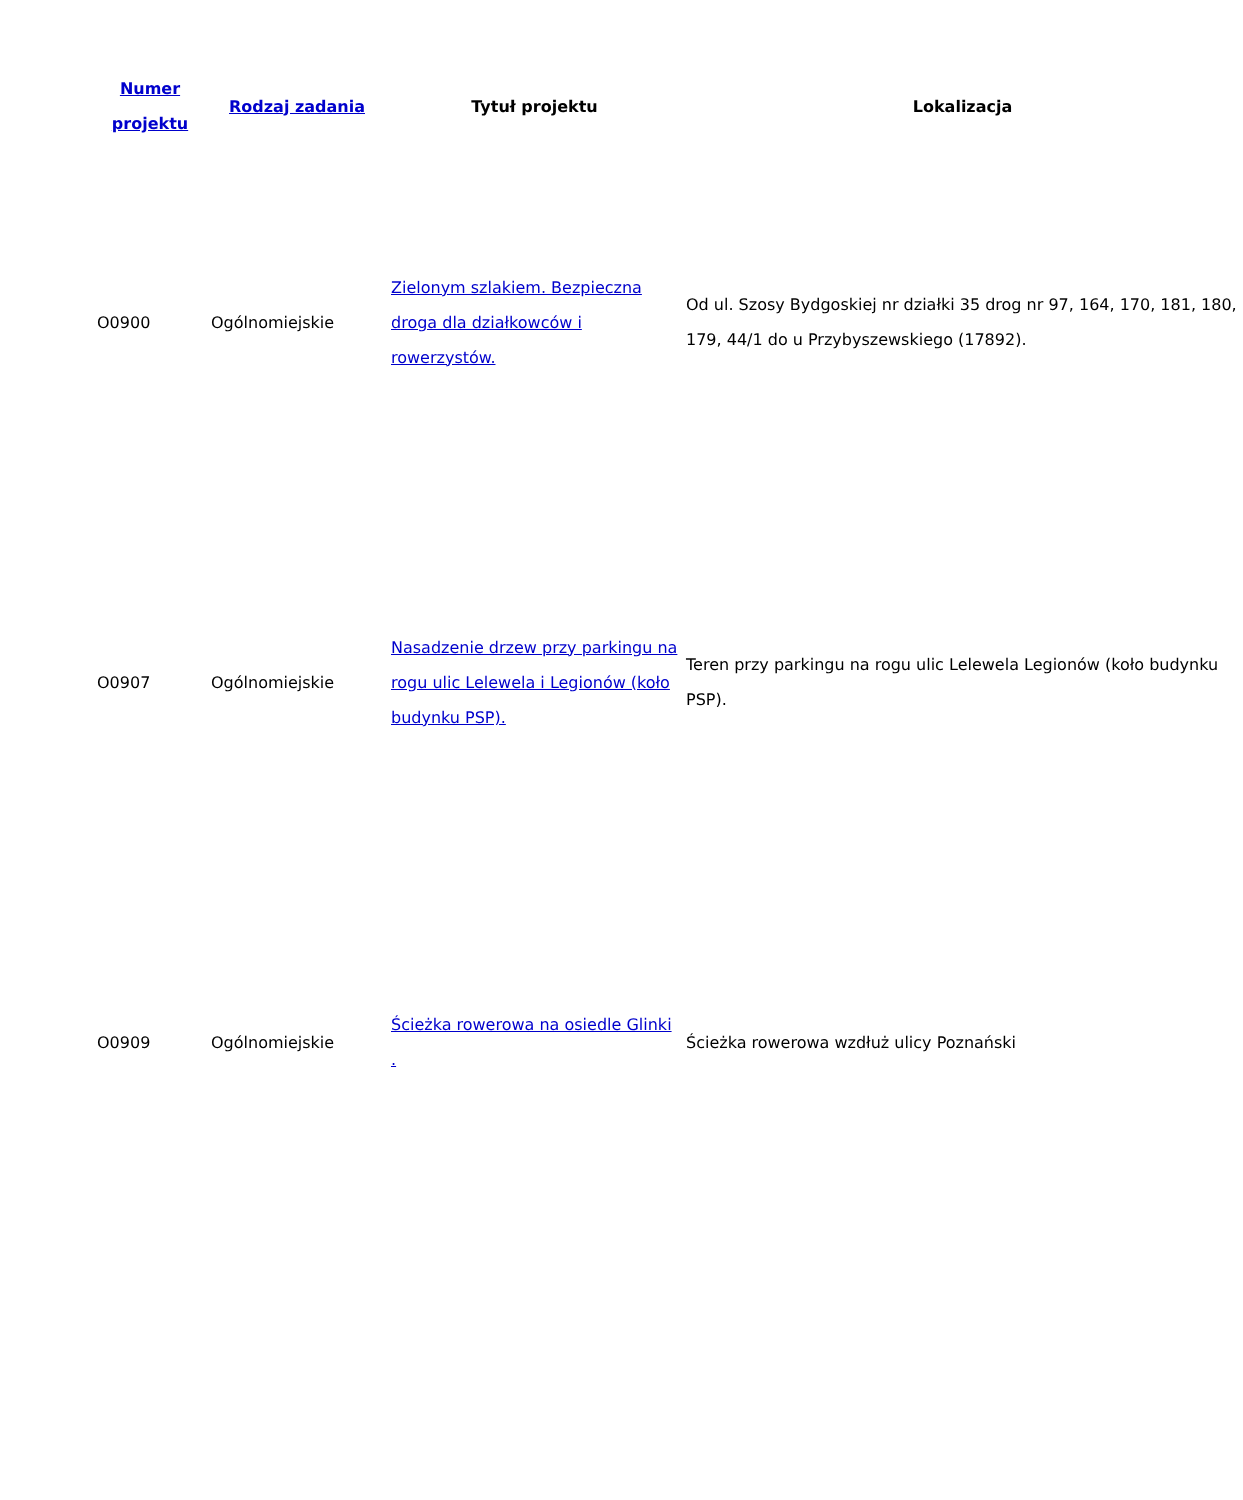| Numer projektu | Rodzaj zadania | Tytuł projektu | Lokalizacja |
| --- | --- | --- | --- |
| O0900 | Ogólnomiejskie | Zielonym szlakiem. Bezpieczna droga dla działkowców i rowerzystów. | Od ul. Szosy Bydgoskiej nr działki 35 drog nr 97, 164, 170, 181, 180, 179, 44/1 do u Przybyszewskiego (17892). |
| O0907 | Ogólnomiejskie | Nasadzenie drzew przy parkingu na rogu ulic Lelewela i Legionów (koło budynku PSP). | Teren przy parkingu na rogu ulic Lelewela Legionów (koło budynku PSP). |
| O0909 | Ogólnomiejskie | Ścieżka rowerowa na osiedle Glinki . | Ścieżka rowerowa wzdłuż ulicy Poznański |